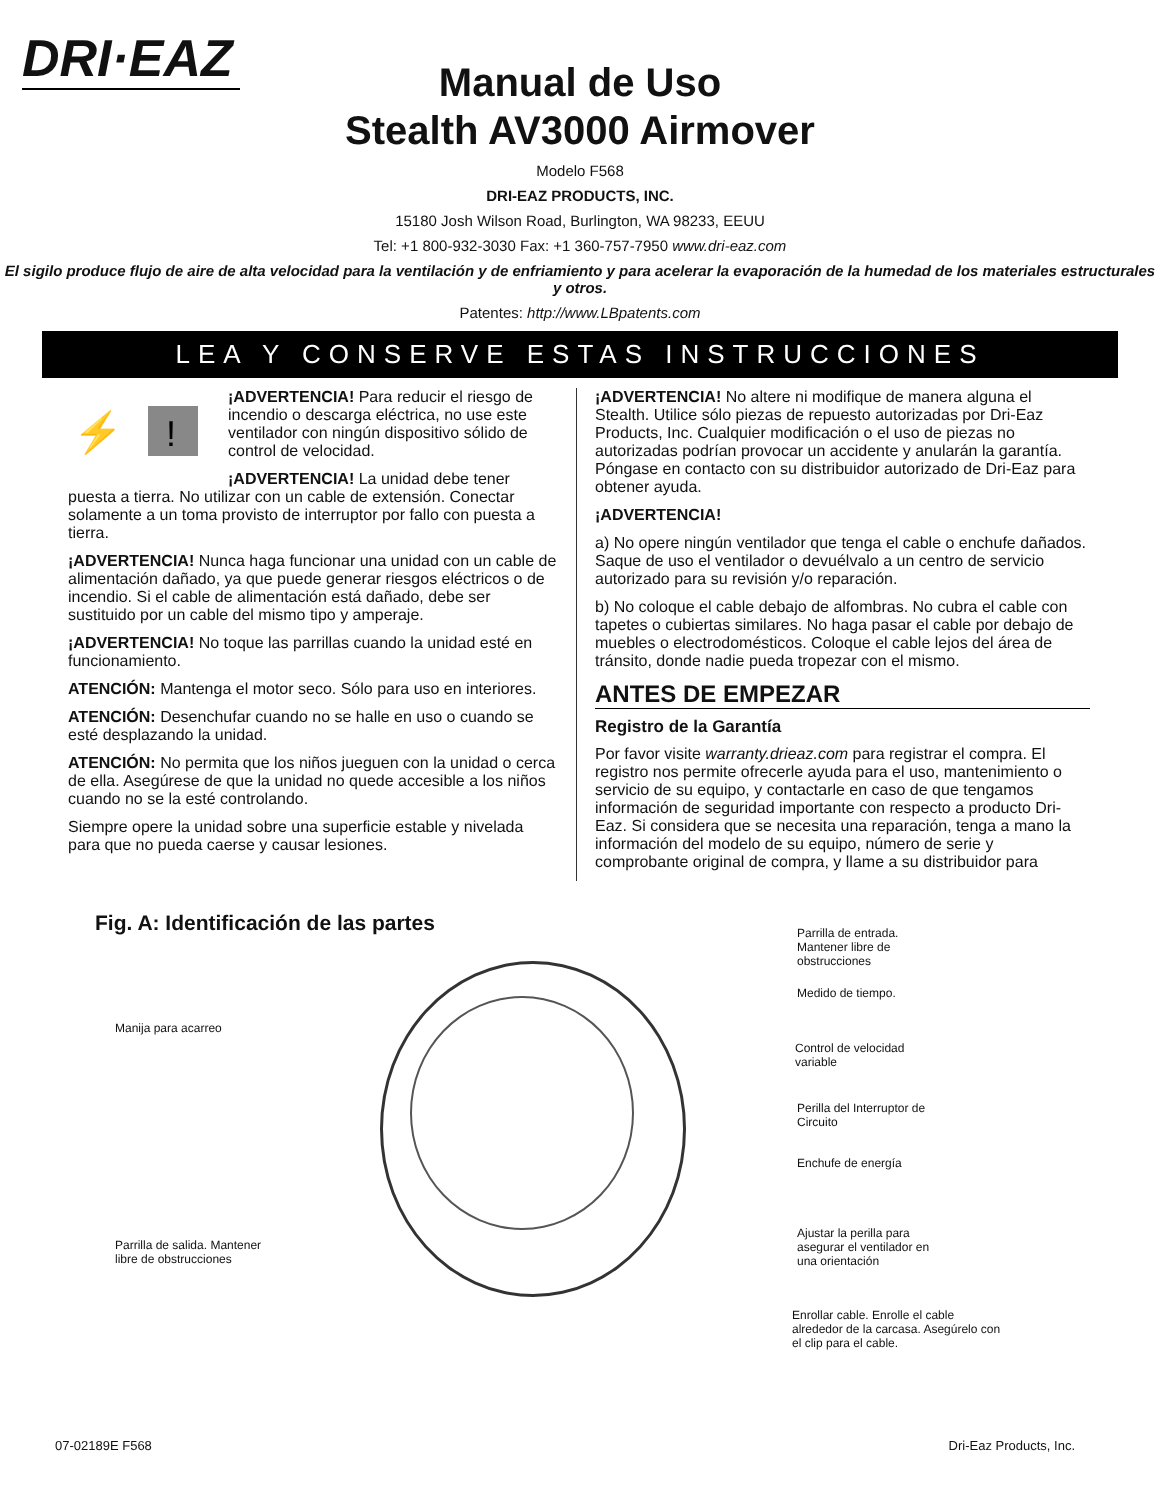DRI·EAZ
Manual de Uso
Stealth AV3000 Airmover
Modelo F568
DRI-EAZ PRODUCTS, INC.
15180 Josh Wilson Road, Burlington, WA 98233, EEUU
Tel: +1 800-932-3030 Fax: +1 360-757-7950 www.dri-eaz.com
El sigilo produce flujo de aire de alta velocidad para la ventilación y de enfriamiento y para acelerar la evaporación de la humedad de los materiales estructurales y otros.
Patentes: http://www.LBpatents.com
LEA Y CONSERVE ESTAS INSTRUCCIONES
⚡
!
¡ADVERTENCIA! Para reducir el riesgo de incendio o descarga eléctrica, no use este ventilador con ningún dispositivo sólido de control de velocidad.
¡ADVERTENCIA! La unidad debe tener puesta a tierra. No utilizar con un cable de extensión. Conectar solamente a un toma provisto de interruptor por fallo con puesta a tierra.
¡ADVERTENCIA! Nunca haga funcionar una unidad con un cable de alimentación dañado, ya que puede generar riesgos eléctricos o de incendio. Si el cable de alimentación está dañado, debe ser sustituido por un cable del mismo tipo y amperaje.
¡ADVERTENCIA! No toque las parrillas cuando la unidad esté en funcionamiento.
ATENCIÓN: Mantenga el motor seco. Sólo para uso en interiores.
ATENCIÓN: Desenchufar cuando no se halle en uso o cuando se esté desplazando la unidad.
ATENCIÓN: No permita que los niños jueguen con la unidad o cerca de ella. Asegúrese de que la unidad no quede accesible a los niños cuando no se la esté controlando.
Siempre opere la unidad sobre una superficie estable y nivelada para que no pueda caerse y causar lesiones.
¡ADVERTENCIA! No altere ni modifique de manera alguna el Stealth. Utilice sólo piezas de repuesto autorizadas por Dri-Eaz Products, Inc. Cualquier modificación o el uso de piezas no autorizadas podrían provocar un accidente y anularán la garantía. Póngase en contacto con su distribuidor autorizado de Dri-Eaz para obtener ayuda.
¡ADVERTENCIA!
a) No opere ningún ventilador que tenga el cable o enchufe dañados. Saque de uso el ventilador o devuélvalo a un centro de servicio autorizado para su revisión y/o reparación.
b) No coloque el cable debajo de alfombras. No cubra el cable con tapetes o cubiertas similares. No haga pasar el cable por debajo de muebles o electrodomésticos. Coloque el cable lejos del área de tránsito, donde nadie pueda tropezar con el mismo.
ANTES DE EMPEZAR
Registro de la Garantía
Por favor visite warranty.drieaz.com para registrar el compra. El registro nos permite ofrecerle ayuda para el uso, mantenimiento o servicio de su equipo, y contactarle en caso de que tengamos información de seguridad importante con respecto a producto Dri-Eaz. Si considera que se necesita una reparación, tenga a mano la información del modelo de su equipo, número de serie y comprobante original de compra, y llame a su distribuidor para
Fig. A: Identificación de las partes
Parrilla de entrada. Mantener libre de obstrucciones
Medido de tiempo.
Manija para acarreo
Control de velocidad variable
Perilla del Interruptor de Circuito
Enchufe de energía
Ajustar la perilla para asegurar el ventilador en una orientación
Parrilla de salida. Mantener libre de obstrucciones
Enrollar cable. Enrolle el cable alrededor de la carcasa. Asegúrelo con el clip para el cable.
07-02189E F568 Dri-Eaz Products, Inc.